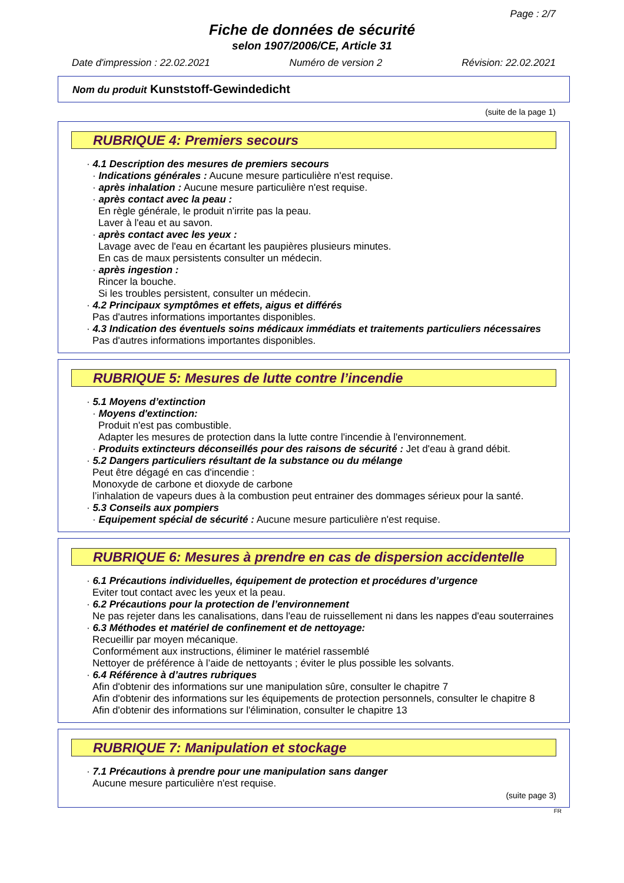Page : 2/7
Fiche de données de sécurité
selon 1907/2006/CE, Article 31
Date d'impression : 22.02.2021 Numéro de version 2 Révision: 22.02.2021
Nom du produit Kunststoff-Gewindedicht
(suite de la page 1)
RUBRIQUE 4: Premiers secours
· 4.1 Description des mesures de premiers secours
· Indications générales : Aucune mesure particulière n'est requise.
· après inhalation : Aucune mesure particulière n'est requise.
· après contact avec la peau :
En règle générale, le produit n'irrite pas la peau.
Laver à l'eau et au savon.
· après contact avec les yeux :
Lavage avec de l'eau en écartant les paupières plusieurs minutes.
En cas de maux persistents consulter un médecin.
· après ingestion :
Rincer la bouche.
Si les troubles persistent, consulter un médecin.
· 4.2 Principaux symptômes et effets, aigus et différés
Pas d'autres informations importantes disponibles.
· 4.3 Indication des éventuels soins médicaux immédiats et traitements particuliers nécessaires
Pas d'autres informations importantes disponibles.
RUBRIQUE 5: Mesures de lutte contre l’incendie
· 5.1 Moyens d’extinction
· Moyens d'extinction:
Produit n'est pas combustible.
Adapter les mesures de protection dans la lutte contre l'incendie à l'environnement.
· Produits extincteurs déconseillés pour des raisons de sécurité : Jet d'eau à grand débit.
· 5.2 Dangers particuliers résultant de la substance ou du mélange
Peut être dégagé en cas d'incendie :
Monoxyde de carbone et dioxyde de carbone
l’inhalation de vapeurs dues à la combustion peut entrainer des dommages sérieux pour la santé.
· 5.3 Conseils aux pompiers
· Equipement spécial de sécurité : Aucune mesure particulière n'est requise.
RUBRIQUE 6: Mesures à prendre en cas de dispersion accidentelle
· 6.1 Précautions individuelles, équipement de protection et procédures d’urgence
Eviter tout contact avec les yeux et la peau.
· 6.2 Précautions pour la protection de l’environnement
Ne pas rejeter dans les canalisations, dans l'eau de ruissellement ni dans les nappes d'eau souterraines
· 6.3 Méthodes et matériel de confinement et de nettoyage:
Recueillir par moyen mécanique.
Conformément aux instructions, éliminer le matériel rassemblé
Nettoyer de préférence à l’aide de nettoyants ; éviter le plus possible les solvants.
· 6.4 Référence à d’autres rubriques
Afin d'obtenir des informations sur une manipulation sûre, consulter le chapitre 7
Afin d'obtenir des informations sur les équipements de protection personnels, consulter le chapitre 8
Afin d'obtenir des informations sur l'élimination, consulter le chapitre 13
RUBRIQUE 7: Manipulation et stockage
· 7.1 Précautions à prendre pour une manipulation sans danger
Aucune mesure particulière n'est requise.
(suite page 3)
FR